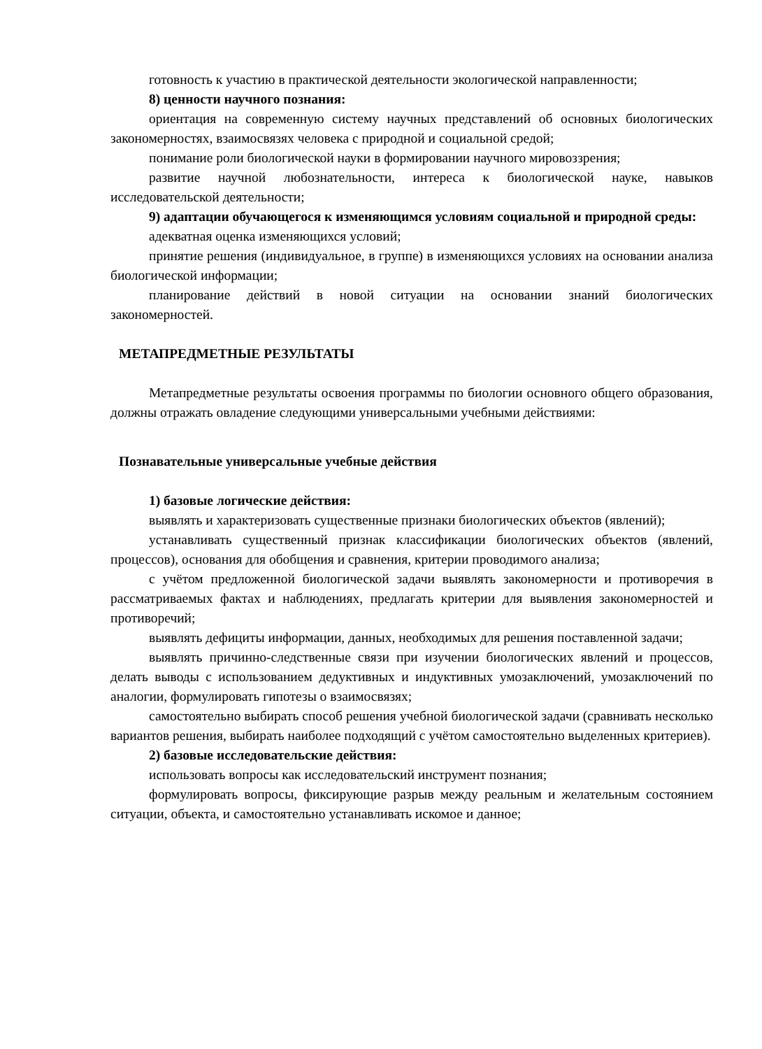готовность к участию в практической деятельности экологической направленности;
8) ценности научного познания:
ориентация на современную систему научных представлений об основных биологических закономерностях, взаимосвязях человека с природной и социальной средой;
понимание роли биологической науки в формировании научного мировоззрения;
развитие научной любознательности, интереса к биологической науке, навыков исследовательской деятельности;
9) адаптации обучающегося к изменяющимся условиям социальной и природной среды:
адекватная оценка изменяющихся условий;
принятие решения (индивидуальное, в группе) в изменяющихся условиях на основании анализа биологической информации;
планирование действий в новой ситуации на основании знаний биологических закономерностей.
МЕТАПРЕДМЕТНЫЕ РЕЗУЛЬТАТЫ
Метапредметные результаты освоения программы по биологии основного общего образования, должны отражать овладение следующими универсальными учебными действиями:
Познавательные универсальные учебные действия
1) базовые логические действия:
выявлять и характеризовать существенные признаки биологических объектов (явлений);
устанавливать существенный признак классификации биологических объектов (явлений, процессов), основания для обобщения и сравнения, критерии проводимого анализа;
с учётом предложенной биологической задачи выявлять закономерности и противоречия в рассматриваемых фактах и наблюдениях, предлагать критерии для выявления закономерностей и противоречий;
выявлять дефициты информации, данных, необходимых для решения поставленной задачи;
выявлять причинно-следственные связи при изучении биологических явлений и процессов, делать выводы с использованием дедуктивных и индуктивных умозаключений, умозаключений по аналогии, формулировать гипотезы о взаимосвязях;
самостоятельно выбирать способ решения учебной биологической задачи (сравнивать несколько вариантов решения, выбирать наиболее подходящий с учётом самостоятельно выделенных критериев).
2) базовые исследовательские действия:
использовать вопросы как исследовательский инструмент познания;
формулировать вопросы, фиксирующие разрыв между реальным и желательным состоянием ситуации, объекта, и самостоятельно устанавливать искомое и данное;